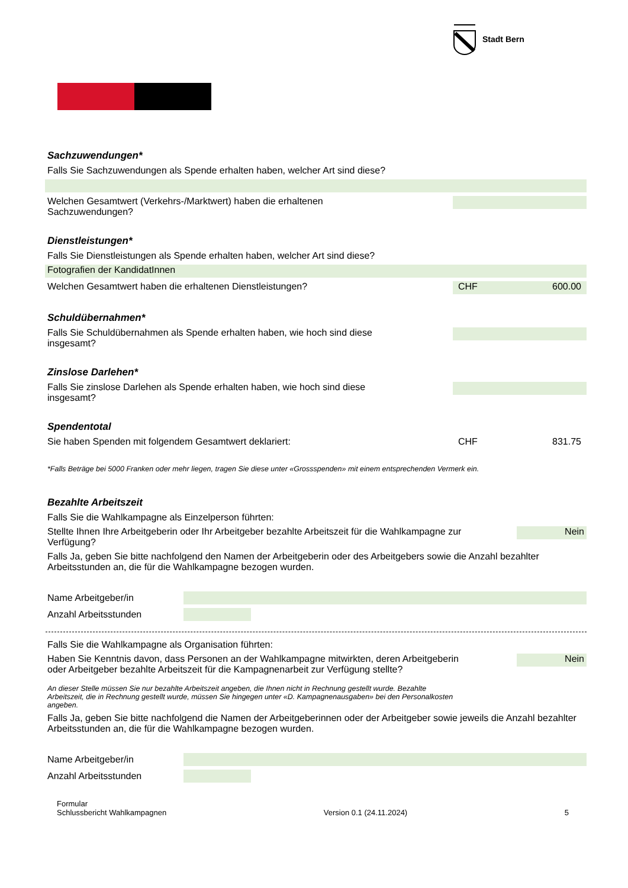Stadt Bern
Sachzuwendungen*
Falls Sie Sachzuwendungen als Spende erhalten haben, welcher Art sind diese?
Welchen Gesamtwert (Verkehrs-/Marktwert) haben die erhaltenen
Sachzuwendungen?
Dienstleistungen*
Falls Sie Dienstleistungen als Spende erhalten haben, welcher Art sind diese?
Fotografien der KandidatInnen
Welchen Gesamtwert haben die erhaltenen Dienstleistungen?
CHF 600.00
Schuldübernahmen*
Falls Sie Schuldübernahmen als Spende erhalten haben, wie hoch sind diese
insgesamt?
Zinslose Darlehen*
Falls Sie zinslose Darlehen als Spende erhalten haben, wie hoch sind diese
insgesamt?
Spendentotal
Sie haben Spenden mit folgendem Gesamtwert deklariert:
CHF 831.75
*Falls Beträge bei 5000 Franken oder mehr liegen, tragen Sie diese unter «Grossspenden» mit einem entsprechenden Vermerk ein.
Bezahlte Arbeitszeit
Falls Sie die Wahlkampagne als Einzelperson führten:
Stellte Ihnen Ihre Arbeitgeberin oder Ihr Arbeitgeber bezahlte Arbeitszeit für die Wahlkampagne zur
Verfügung?
Nein
Falls Ja, geben Sie bitte nachfolgend den Namen der Arbeitgeberin oder des Arbeitgebers sowie die Anzahl bezahlter Arbeitsstunden an, die für die Wahlkampagne bezogen wurden.
Name Arbeitgeber/in
Anzahl Arbeitsstunden
Falls Sie die Wahlkampagne als Organisation führten:
Haben Sie Kenntnis davon, dass Personen an der Wahlkampagne mitwirkten, deren Arbeitgeberin
oder Arbeitgeber bezahlte Arbeitszeit für die Kampagnenarbeit zur Verfügung stellte?
Nein
An dieser Stelle müssen Sie nur bezahlte Arbeitszeit angeben, die Ihnen nicht in Rechnung gestellt wurde. Bezahlte
Arbeitszeit, die in Rechnung gestellt wurde, müssen Sie hingegen unter «D. Kampagnenausgaben» bei den Personalkosten
angeben.
Falls Ja, geben Sie bitte nachfolgend die Namen der Arbeitgeberinnen oder der Arbeitgeber sowie jeweils die Anzahl bezahlter Arbeitsstunden an, die für die Wahlkampagne bezogen wurden.
Name Arbeitgeber/in
Anzahl Arbeitsstunden
Formular
Schlussbericht Wahlkampagnen
Version 0.1 (24.11.2024)
5